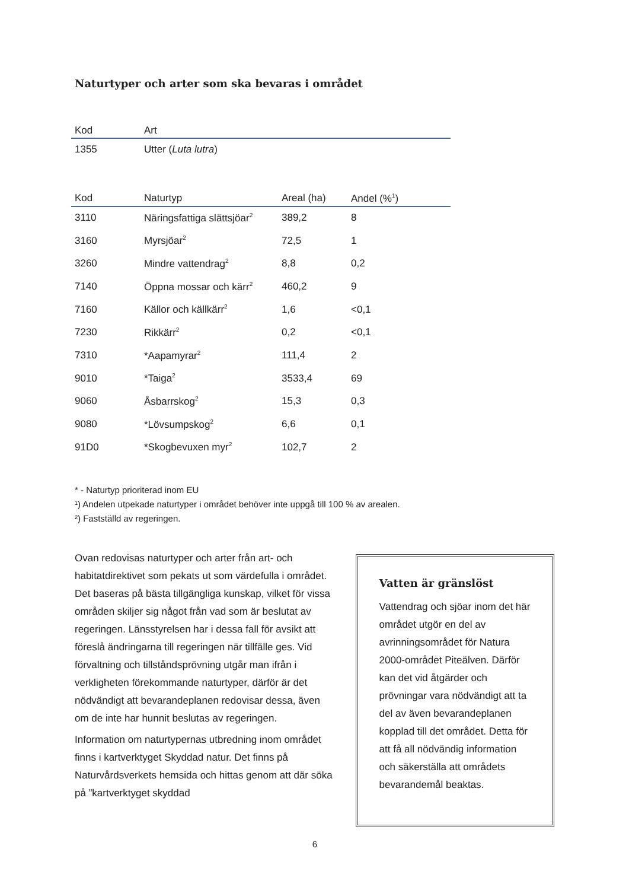Naturtyper och arter som ska bevaras i området
| Kod | Art |
| --- | --- |
| 1355 | Utter ( Luta lutra ) |
| Kod | Naturtyp | Areal (ha) | Andel (%<sup>1</sup>) |
| --- | --- | --- | --- |
| 3110 | Näringsfattiga slättsjöar<sup>2</sup> | 389,2 | 8 |
| 3160 | Myrsjöar<sup>2</sup> | 72,5 | 1 |
| 3260 | Mindre vattendrag<sup>2</sup> | 8,8 | 0,2 |
| 7140 | Öppna mossar och kärr<sup>2</sup> | 460,2 | 9 |
| 7160 | Källor och källkärr<sup>2</sup> | 1,6 | <0,1 |
| 7230 | Rikkärr<sup>2</sup> | 0,2 | <0,1 |
| 7310 | *Aapamyrar<sup>2</sup> | 111,4 | 2 |
| 9010 | *Taiga<sup>2</sup> | 3533,4 | 69 |
| 9060 | Åsbarrskog<sup>2</sup> | 15,3 | 0,3 |
| 9080 | *Lövsumpskog<sup>2</sup> | 6,6 | 0,1 |
| 91D0 | *Skogbevuxen myr<sup>2</sup> | 102,7 | 2 |
* - Naturtyp prioriterad inom EU
¹) Andelen utpekade naturtyper i området behöver inte uppgå till 100 % av arealen.
²) Fastställd av regeringen.
Ovan redovisas naturtyper och arter från art- och habitatdirektivet som pekats ut som värdefulla i området. Det baseras på bästa tillgängliga kunskap, vilket för vissa områden skiljer sig något från vad som är beslutat av regeringen. Länsstyrelsen har i dessa fall för avsikt att föreslå ändringarna till regeringen när tillfälle ges. Vid förvaltning och tillståndsprövning utgår man ifrån i verkligheten förekommande naturtyper, därför är det nödvändigt att bevarandeplanen redovisar dessa, även om de inte har hunnit beslutas av regeringen.
Information om naturtypernas utbredning inom området finns i kartverktyget Skyddad natur. Det finns på Naturvårdsverkets hemsida och hittas genom att där söka på ”kartverktyget skyddad
Vatten är gränslöst
Vattendrag och sjöar inom det här området utgör en del av avrinningsområdet för Natura 2000-området Piteälven. Därför kan det vid åtgärder och prövningar vara nödvändigt att ta del av även bevarandeplanen kopplad till det området. Detta för att få all nödvändig information och säkerställa att områdets bevarandemål beaktas.
6